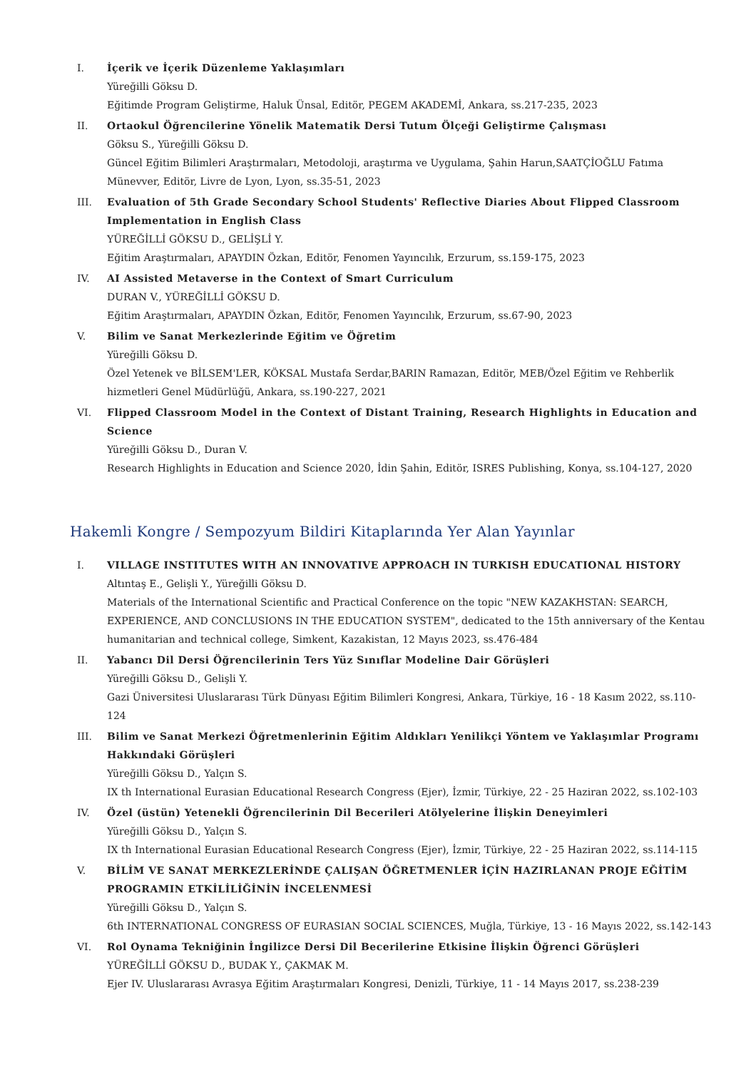I. İçerik ve İçerik Düzenleme Yaklaşımları
Yüreğilli Göksu D.
Eğitimde Program Geliştirme, Haluk Ünsal, Editör, PEGEM AKADEMİ, Ankara, ss.217-235, 2023
II. Ortaokul Öğrencilerine Yönelik Matematik Dersi Tutum Ölçeği Geliştirme Çalışması
Göksu S., Yüreğilli Göksu D.
Güncel Eğitim Bilimleri Araştırmaları, Metodoloji, araştırma ve Uygulama, Şahin Harun,SAATÇİOĞLU Fatıma Münevver, Editör, Livre de Lyon, Lyon, ss.35-51, 2023
III. Evaluation of 5th Grade Secondary School Students' Reflective Diaries About Flipped Classroom Implementation in English Class
YÜREĞİLLİ GÖKSU D., GELİŞLİ Y.
Eğitim Araştırmaları, APAYDIN Özkan, Editör, Fenomen Yayıncılık, Erzurum, ss.159-175, 2023
IV. AI Assisted Metaverse in the Context of Smart Curriculum
DURAN V., YÜREĞİLLİ GÖKSU D.
Eğitim Araştırmaları, APAYDIN Özkan, Editör, Fenomen Yayıncılık, Erzurum, ss.67-90, 2023
V. Bilim ve Sanat Merkezlerinde Eğitim ve Öğretim
Yüreğilli Göksu D.
Özel Yetenek ve BİLSEM'LER, KÖKSAL Mustafa Serdar,BARIN Ramazan, Editör, MEB/Özel Eğitim ve Rehberlik hizmetleri Genel Müdürlüğü, Ankara, ss.190-227, 2021
VI. Flipped Classroom Model in the Context of Distant Training, Research Highlights in Education and Science
Yüreğilli Göksu D., Duran V.
Research Highlights in Education and Science 2020, İdin Şahin, Editör, ISRES Publishing, Konya, ss.104-127, 2020
Hakemli Kongre / Sempozyum Bildiri Kitaplarında Yer Alan Yayınlar
I. VILLAGE INSTITUTES WITH AN INNOVATIVE APPROACH IN TURKISH EDUCATIONAL HISTORY
Altıntaş E., Gelişli Y., Yüreğilli Göksu D.
Materials of the International Scientific and Practical Conference on the topic "NEW KAZAKHSTAN: SEARCH, EXPERIENCE, AND CONCLUSIONS IN THE EDUCATION SYSTEM", dedicated to the 15th anniversary of the Kentau humanitarian and technical college, Simkent, Kazakistan, 12 Mayıs 2023, ss.476-484
II. Yabancı Dil Dersi Öğrencilerinin Ters Yüz Sınıflar Modeline Dair Görüşleri
Yüreğilli Göksu D., Gelişli Y.
Gazi Üniversitesi Uluslararası Türk Dünyası Eğitim Bilimleri Kongresi, Ankara, Türkiye, 16 - 18 Kasım 2022, ss.110-124
III. Bilim ve Sanat Merkezi Öğretmenlerinin Eğitim Aldıkları Yenilikçi Yöntem ve Yaklaşımlar Programı Hakkındaki Görüşleri
Yüreğilli Göksu D., Yalçın S.
IX th International Eurasian Educational Research Congress (Ejer), İzmir, Türkiye, 22 - 25 Haziran 2022, ss.102-103
IV. Özel (üstün) Yetenekli Öğrencilerinin Dil Becerileri Atölyelerine İlişkin Deneyimleri
Yüreğilli Göksu D., Yalçın S.
IX th International Eurasian Educational Research Congress (Ejer), İzmir, Türkiye, 22 - 25 Haziran 2022, ss.114-115
V. BİLİM VE SANAT MERKEZLERİNDE ÇALIŞAN ÖĞRETMENLER İÇİN HAZIRLANAN PROJE EĞİTİM PROGRAMIN ETKİLİLİĞİNİN İNCELENMESİ
Yüreğilli Göksu D., Yalçın S.
6th INTERNATIONAL CONGRESS OF EURASIAN SOCIAL SCIENCES, Muğla, Türkiye, 13 - 16 Mayıs 2022, ss.142-143
VI. Rol Oynama Tekniğinin İngilizce Dersi Dil Becerilerine Etkisine İlişkin Öğrenci Görüşleri
YÜREĞİLLİ GÖKSU D., BUDAK Y., ÇAKMAK M.
Ejer IV. Uluslararası Avrasya Eğitim Araştırmaları Kongresi, Denizli, Türkiye, 11 - 14 Mayıs 2017, ss.238-239